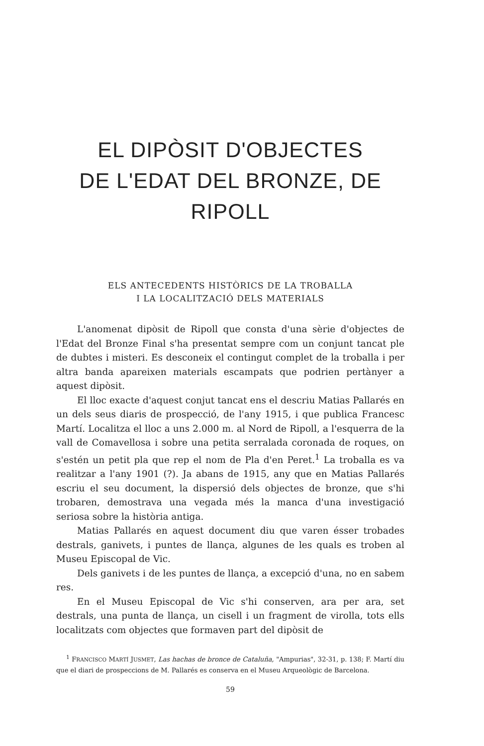EL DIPÒSIT D'OBJECTES
DE L'EDAT DEL BRONZE, DE RIPOLL
ELS ANTECEDENTS HISTÒRICS DE LA TROBALLA
I LA LOCALITZACIÓ DELS MATERIALS
L'anomenat dipòsit de Ripoll que consta d'una sèrie d'objectes de l'Edat del Bronze Final s'ha presentat sempre com un conjunt tancat ple de dubtes i misteri. Es desconeix el contingut complet de la troballa i per altra banda apareixen materials escampats que podrien pertànyer a aquest dipòsit.
El lloc exacte d'aquest conjut tancat ens el descriu Matias Pallarés en un dels seus diaris de prospecció, de l'any 1915, i que publica Francesc Martí. Localitza el lloc a uns 2.000 m. al Nord de Ripoll, a l'esquerra de la vall de Comavellosa i sobre una petita serralada coronada de roques, on s'estén un petit pla que rep el nom de Pla d'en Peret.<sup>1</sup> La troballa es va realitzar a l'any 1901 (?). Ja abans de 1915, any que en Matias Pallarés escriu el seu document, la dispersió dels objectes de bronze, que s'hi trobaren, demostrava una vegada més la manca d'una investigació seriosa sobre la història antiga.
Matias Pallarés en aquest document diu que varen ésser trobades destrals, ganivets, i puntes de llança, algunes de les quals es troben al Museu Episcopal de Vic.
Dels ganivets i de les puntes de llança, a excepció d'una, no en sabem res.
En el Museu Episcopal de Vic s'hi conserven, ara per ara, set destrals, una punta de llança, un cisell i un fragment de virolla, tots ells localitzats com objectes que formaven part del dipòsit de
<sup>1</sup> FRANCISCO MARTÍ JUSMET, Las hachas de bronce de Cataluña, "Ampurias", 32-31, p. 138; F. Martí diu que el diari de prospeccions de M. Pallarés es conserva en el Museu Arqueològic de Barcelona.
59